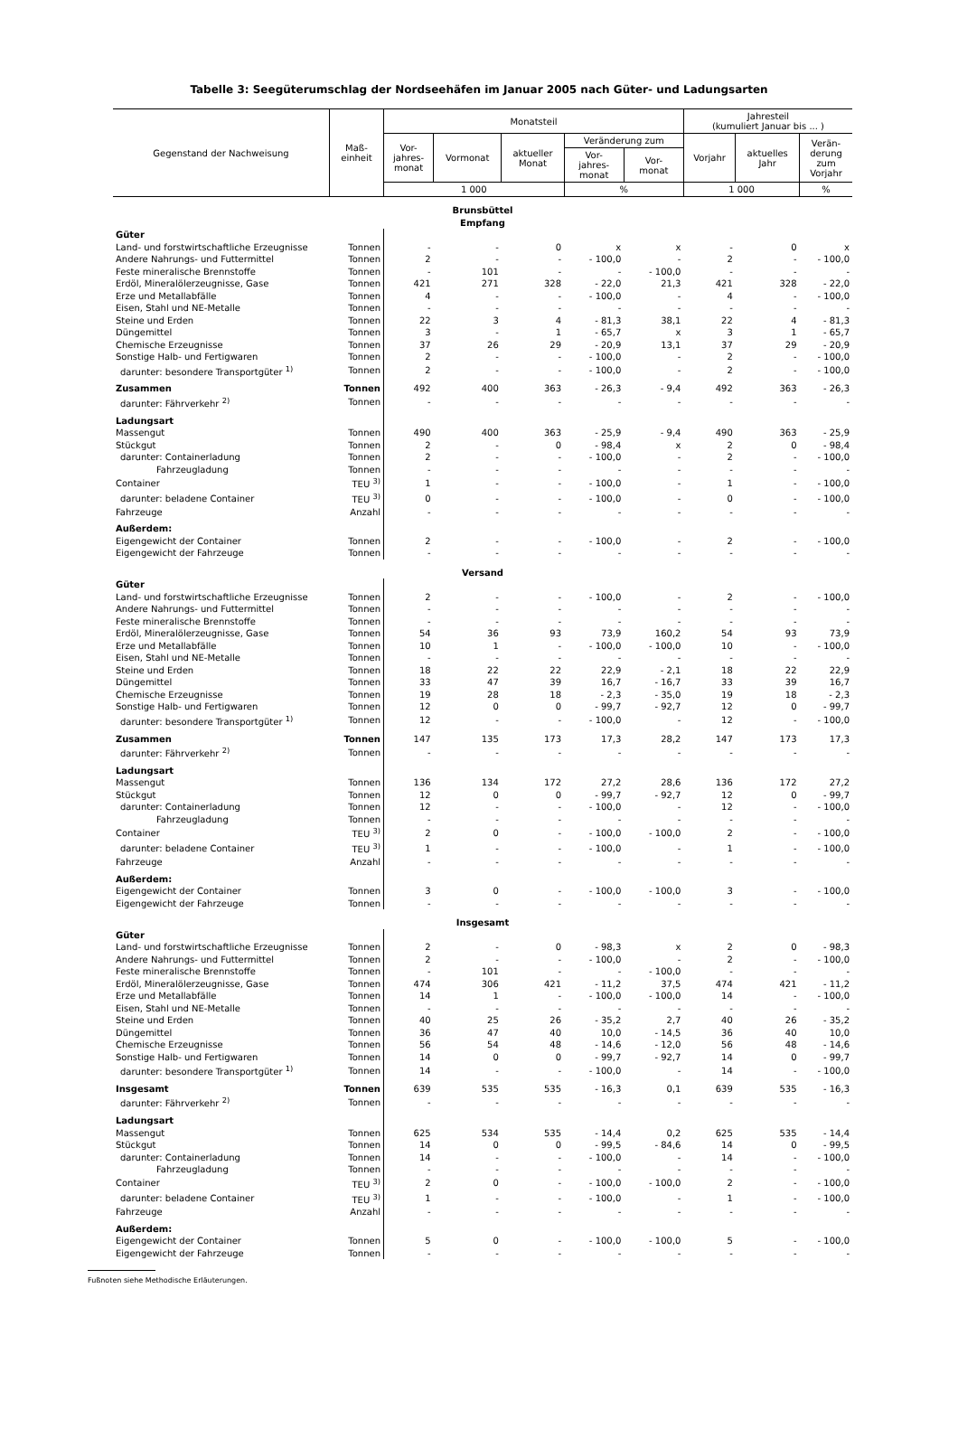Tabelle 3: Seegüterumschlag der Nordseehäfen im Januar 2005 nach Güter- und Ladungsarten
| Gegenstand der Nachweisung | Maß- einheit | Monatsteil | | | | | Jahresteil (kumuliert Januar bis ... ) | | |
| --- | --- | --- | --- | --- | --- | --- | --- | --- | --- |
| | | Vor- jahres- monat | Vormonat | aktueller Monat | Veränderung zum | | Vorjahr | aktuelles Jahr | Verän- derung zum Vorjahr |
| | | | | | Vor- jahres- monat | Vor- monat | | | |
| | | 1 000 | | | % | | 1 000 | | % |
| Brunsbüttel Empfang | | | | | | | | | |
| Güter | | | | | | | | | |
| Land- und forstwirtschaftliche Erzeugnisse | Tonnen | - | - | 0 | x | x | - | 0 | x |
| Andere Nahrungs- und Futtermittel | Tonnen | 2 | - | - | - 100,0 | - | 2 | - | - 100,0 |
| Feste mineralische Brennstoffe | Tonnen | - | 101 | - | - | - 100,0 | - | - | - |
| Erdöl, Mineralölerzeugnisse, Gase | Tonnen | 421 | 271 | 328 | - 22,0 | 21,3 | 421 | 328 | - 22,0 |
| Erze und Metallabfälle | Tonnen | 4 | - | - | - 100,0 | - | 4 | - | - 100,0 |
| Eisen, Stahl und NE-Metalle | Tonnen | - | - | - | - | - | - | - | - |
| Steine und Erden | Tonnen | 22 | 3 | 4 | - 81,3 | 38,1 | 22 | 4 | - 81,3 |
| Düngemittel | Tonnen | 3 | - | 1 | - 65,7 | x | 3 | 1 | - 65,7 |
| Chemische Erzeugnisse | Tonnen | 37 | 26 | 29 | - 20,9 | 13,1 | 37 | 29 | - 20,9 |
| Sonstige Halb- und Fertigwaren | Tonnen | 2 | - | - | - 100,0 | - | 2 | - | - 100,0 |
| darunter: besondere Transportgüter <sup>1)</sup> | Tonnen | 2 | - | - | - 100,0 | - | 2 | - | - 100,0 |
| Zusammen | Tonnen | 492 | 400 | 363 | - 26,3 | - 9,4 | 492 | 363 | - 26,3 |
| darunter: Fährverkehr <sup>2)</sup> | Tonnen | - | - | - | - | - | - | - | - |
| Ladungsart | | | | | | | | | |
| Massengut | Tonnen | 490 | 400 | 363 | - 25,9 | - 9,4 | 490 | 363 | - 25,9 |
| Stückgut | Tonnen | 2 | - | 0 | - 98,4 | x | 2 | 0 | - 98,4 |
| darunter: Containerladung | Tonnen | 2 | - | - | - 100,0 | - | 2 | - | - 100,0 |
| Fahrzeugladung | Tonnen | - | - | - | - | - | - | - | - |
| Container | TEU <sup>3)</sup> | 1 | - | - | - 100,0 | - | 1 | - | - 100,0 |
| darunter: beladene Container | TEU <sup>3)</sup> | 0 | - | - | - 100,0 | - | 0 | - | - 100,0 |
| Fahrzeuge | Anzahl | - | - | - | - | - | - | - | - |
| Außerdem: | | | | | | | | | |
| Eigengewicht der Container | Tonnen | 2 | - | - | - 100,0 | - | 2 | - | - 100,0 |
| Eigengewicht der Fahrzeuge | Tonnen | - | - | - | - | - | - | - | - |
| Versand | | | | | | | | | |
| Güter | | | | | | | | | |
| Land- und forstwirtschaftliche Erzeugnisse | Tonnen | 2 | - | - | - 100,0 | - | 2 | - | - 100,0 |
| Andere Nahrungs- und Futtermittel | Tonnen | - | - | - | - | - | - | - | - |
| Feste mineralische Brennstoffe | Tonnen | - | - | - | - | - | - | - | - |
| Erdöl, Mineralölerzeugnisse, Gase | Tonnen | 54 | 36 | 93 | 73,9 | 160,2 | 54 | 93 | 73,9 |
| Erze und Metallabfälle | Tonnen | 10 | 1 | - | - 100,0 | - 100,0 | 10 | - | - 100,0 |
| Eisen, Stahl und NE-Metalle | Tonnen | - | - | - | - | - | - | - | - |
| Steine und Erden | Tonnen | 18 | 22 | 22 | 22,9 | - 2,1 | 18 | 22 | 22,9 |
| Düngemittel | Tonnen | 33 | 47 | 39 | 16,7 | - 16,7 | 33 | 39 | 16,7 |
| Chemische Erzeugnisse | Tonnen | 19 | 28 | 18 | - 2,3 | - 35,0 | 19 | 18 | - 2,3 |
| Sonstige Halb- und Fertigwaren | Tonnen | 12 | 0 | 0 | - 99,7 | - 92,7 | 12 | 0 | - 99,7 |
| darunter: besondere Transportgüter <sup>1)</sup> | Tonnen | 12 | - | - | - 100,0 | - | 12 | - | - 100,0 |
| Zusammen | Tonnen | 147 | 135 | 173 | 17,3 | 28,2 | 147 | 173 | 17,3 |
| darunter: Fährverkehr <sup>2)</sup> | Tonnen | - | - | - | - | - | - | - | - |
| Ladungsart | | | | | | | | | |
| Massengut | Tonnen | 136 | 134 | 172 | 27,2 | 28,6 | 136 | 172 | 27,2 |
| Stückgut | Tonnen | 12 | 0 | 0 | - 99,7 | - 92,7 | 12 | 0 | - 99,7 |
| darunter: Containerladung | Tonnen | 12 | - | - | - 100,0 | - | 12 | - | - 100,0 |
| Fahrzeugladung | Tonnen | - | - | - | - | - | - | - | - |
| Container | TEU <sup>3)</sup> | 2 | 0 | - | - 100,0 | - 100,0 | 2 | - | - 100,0 |
| darunter: beladene Container | TEU <sup>3)</sup> | 1 | - | - | - 100,0 | - | 1 | - | - 100,0 |
| Fahrzeuge | Anzahl | - | - | - | - | - | - | - | - |
| Außerdem: | | | | | | | | | |
| Eigengewicht der Container | Tonnen | 3 | 0 | - | - 100,0 | - 100,0 | 3 | - | - 100,0 |
| Eigengewicht der Fahrzeuge | Tonnen | - | - | - | - | - | - | - | - |
| Insgesamt | | | | | | | | | |
| Güter | | | | | | | | | |
| Land- und forstwirtschaftliche Erzeugnisse | Tonnen | 2 | - | 0 | - 98,3 | x | 2 | 0 | - 98,3 |
| Andere Nahrungs- und Futtermittel | Tonnen | 2 | - | - | - 100,0 | - | 2 | - | - 100,0 |
| Feste mineralische Brennstoffe | Tonnen | - | 101 | - | - | - 100,0 | - | - | - |
| Erdöl, Mineralölerzeugnisse, Gase | Tonnen | 474 | 306 | 421 | - 11,2 | 37,5 | 474 | 421 | - 11,2 |
| Erze und Metallabfälle | Tonnen | 14 | 1 | - | - 100,0 | - 100,0 | 14 | - | - 100,0 |
| Eisen, Stahl und NE-Metalle | Tonnen | - | - | - | - | - | - | - | - |
| Steine und Erden | Tonnen | 40 | 25 | 26 | - 35,2 | 2,7 | 40 | 26 | - 35,2 |
| Düngemittel | Tonnen | 36 | 47 | 40 | 10,0 | - 14,5 | 36 | 40 | 10,0 |
| Chemische Erzeugnisse | Tonnen | 56 | 54 | 48 | - 14,6 | - 12,0 | 56 | 48 | - 14,6 |
| Sonstige Halb- und Fertigwaren | Tonnen | 14 | 0 | 0 | - 99,7 | - 92,7 | 14 | 0 | - 99,7 |
| darunter: besondere Transportgüter <sup>1)</sup> | Tonnen | 14 | - | - | - 100,0 | - | 14 | - | - 100,0 |
| Insgesamt | Tonnen | 639 | 535 | 535 | - 16,3 | 0,1 | 639 | 535 | - 16,3 |
| darunter: Fährverkehr <sup>2)</sup> | Tonnen | - | - | - | - | - | - | - | - |
| Ladungsart | | | | | | | | | |
| Massengut | Tonnen | 625 | 534 | 535 | - 14,4 | 0,2 | 625 | 535 | - 14,4 |
| Stückgut | Tonnen | 14 | 0 | 0 | - 99,5 | - 84,6 | 14 | 0 | - 99,5 |
| darunter: Containerladung | Tonnen | 14 | - | - | - 100,0 | - | 14 | - | - 100,0 |
| Fahrzeugladung | Tonnen | - | - | - | - | - | - | - | - |
| Container | TEU <sup>3)</sup> | 2 | 0 | - | - 100,0 | - 100,0 | 2 | - | - 100,0 |
| darunter: beladene Container | TEU <sup>3)</sup> | 1 | - | - | - 100,0 | - | 1 | - | - 100,0 |
| Fahrzeuge | Anzahl | - | - | - | - | - | - | - | - |
| Außerdem: | | | | | | | | | |
| Eigengewicht der Container | Tonnen | 5 | 0 | - | - 100,0 | - 100,0 | 5 | - | - 100,0 |
| Eigengewicht der Fahrzeuge | Tonnen | - | - | - | - | - | - | - | - |
Fußnoten siehe Methodische Erläuterungen.